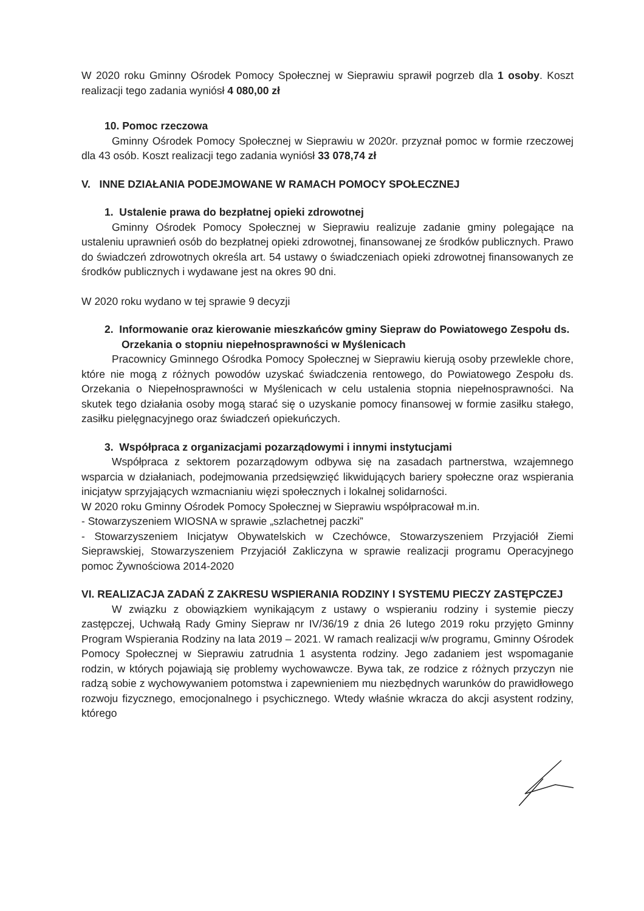W 2020 roku Gminny Ośrodek Pomocy Społecznej w Sieprawiu sprawił pogrzeb dla 1 osoby. Koszt realizacji tego zadania wyniósł 4 080,00 zł
10. Pomoc rzeczowa
Gminny Ośrodek Pomocy Społecznej w Sieprawiu w 2020r. przyznał pomoc w formie rzeczowej dla 43 osób. Koszt realizacji tego zadania wyniósł 33 078,74 zł
V. INNE DZIAŁANIA PODEJMOWANE W RAMACH POMOCY SPOŁECZNEJ
1. Ustalenie prawa do bezpłatnej opieki zdrowotnej
Gminny Ośrodek Pomocy Społecznej w Sieprawiu realizuje zadanie gminy polegające na ustaleniu uprawnień osób do bezpłatnej opieki zdrowotnej, finansowanej ze środków publicznych. Prawo do świadczeń zdrowotnych określa art. 54 ustawy o świadczeniach opieki zdrowotnej finansowanych ze środków publicznych i wydawane jest na okres 90 dni.
W 2020 roku wydano w tej sprawie 9 decyzji
2. Informowanie oraz kierowanie mieszkańców gminy Siepraw do Powiatowego Zespołu ds. Orzekania o stopniu niepełnosprawności w Myślenicach
Pracownicy Gminnego Ośrodka Pomocy Społecznej w Sieprawiu kierują osoby przewlekle chore, które nie mogą z różnych powodów uzyskać świadczenia rentowego, do Powiatowego Zespołu ds. Orzekania o Niepełnosprawności w Myślenicach w celu ustalenia stopnia niepełnosprawności. Na skutek tego działania osoby mogą starać się o uzyskanie pomocy finansowej w formie zasiłku stałego, zasiłku pielęgnacyjnego oraz świadczeń opiekuńczych.
3. Współpraca z organizacjami pozarządowymi i innymi instytucjami
Współpraca z sektorem pozarządowym odbywa się na zasadach partnerstwa, wzajemnego wsparcia w działaniach, podejmowania przedsięwzięć likwidujących bariery społeczne oraz wspierania inicjatyw sprzyjających wzmacnianiu więzi społecznych i lokalnej solidarności.
W 2020 roku Gminny Ośrodek Pomocy Społecznej w Sieprawiu współpracował m.in.
- Stowarzyszeniem WIOSNA w sprawie „szlachetnej paczki”
- Stowarzyszeniem Inicjatyw Obywatelskich w Czechówce, Stowarzyszeniem Przyjaciół Ziemi Sieprawskiej, Stowarzyszeniem Przyjaciół Zakliczyna w sprawie realizacji programu Operacyjnego pomoc Żywnościowa 2014-2020
VI. REALIZACJA ZADAŃ Z ZAKRESU WSPIERANIA RODZINY I SYSTEMU PIECZY ZASTĘPCZEJ
W związku z obowiązkiem wynikającym z ustawy o wspieraniu rodziny i systemie pieczy zastępczej, Uchwałą Rady Gminy Siepraw nr IV/36/19 z dnia 26 lutego 2019 roku przyjęto Gminny Program Wspierania Rodziny na lata 2019 – 2021. W ramach realizacji w/w programu, Gminny Ośrodek Pomocy Społecznej w Sieprawiu zatrudnia 1 asystenta rodziny. Jego zadaniem jest wspomaganie rodzin, w których pojawiają się problemy wychowawcze. Bywa tak, ze rodzice z różnych przyczyn nie radzą sobie z wychowywaniem potomstwa i zapewnieniem mu niezbędnych warunków do prawidłowego rozwoju fizycznego, emocjonalnego i psychicznego. Wtedy właśnie wkracza do akcji asystent rodziny, którego